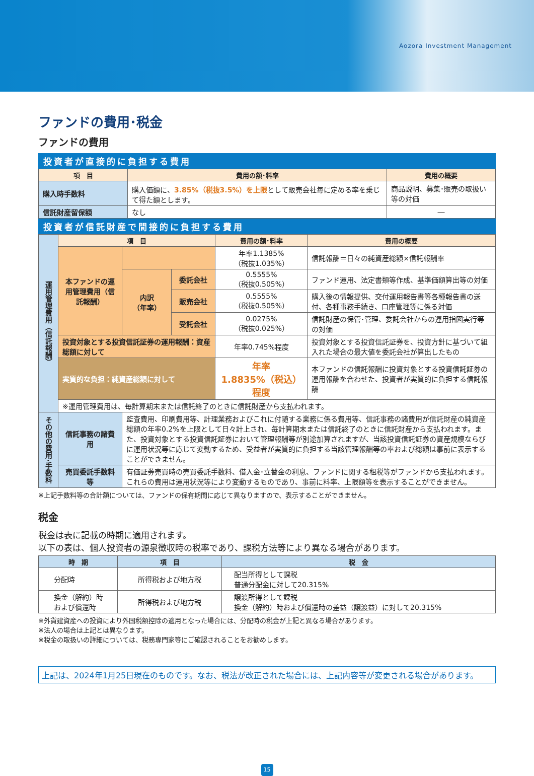Aozora Investment Management
ファンドの費用･税金
ファンドの費用
投資者が直接的に負担する費用
| 項 目 | 費用の額･料率 | 費用の概要 |
| --- | --- | --- |
| 購入時手数料 | 購入価額に、 3.85%（税抜3.5%）を上限 として販売会社毎に定める率を乗じて得た額とします。 | 商品説明、募集･販売の取扱い等の対価 |
| 信託財産留保額 | なし | ― |
投資者が信託財産で間接的に負担する費用
| 運用管理費用（信託報酬） | 項 目 | | | 費用の額･料率 | 費用の概要 |
| | 本ファンドの運用管理費用（信託報酬） | | | 年率1.1385% （税抜1.035%） | 信託報酬＝日々の純資産総額×信託報酬率 |
| | | 内訳 （年率） | 委託会社 | 0.5555% （税抜0.505%） | ファンド運用、法定書類等作成、基準価額算出等の対価 |
| | | | 販売会社 | 0.5555% （税抜0.505%） | 購入後の情報提供、交付運用報告書等各種報告書の送付、各種事務手続き、口座管理等に係る対価 |
| | | | 受託会社 | 0.0275% （税抜0.025%） | 信託財産の保管･管理、委託会社からの運用指図実行等の対価 |
| | 投資対象とする投資信託証券の運用報酬：資産総額に対して | | | 年率0.745%程度 | 投資対象とする投資信託証券を、投資方針に基づいて組入れた場合の最大値を委託会社が算出したもの |
| | 実質的な負担：純資産総額に対して | | | 年率 1.8835%（税込）程度 | 本ファンドの信託報酬に投資対象とする投資信託証券の運用報酬を合わせた、投資者が実質的に負担する信託報酬 |
| | ※運用管理費用は、毎計算期末または信託終了のときに信託財産から支払われます。 | | | | |
| その他の費用･手数料 | 信託事務の諸費用 | 監査費用、印刷費用等、計理業務およびこれに付随する業務に係る費用等、信託事務の諸費用が信託財産の純資産総額の年率0.2%を上限として日々計上され、毎計算期末または信託終了のときに信託財産から支払われます。また、投資対象とする投資信託証券において管理報酬等が別途加算されますが、当該投資信託証券の資産規模ならびに運用状況等に応じて変動するため、受益者が実質的に負担する当該管理報酬等の率および総額は事前に表示することができません。 | | | |
| | 売買委託手数料等 | 有価証券売買時の売買委託手数料、借入金･立替金の利息、ファンドに関する租税等がファンドから支払われます。これらの費用は運用状況等により変動するものであり、事前に料率、上限額等を表示することができません。 | | | |
※上記手数料等の合計額については、ファンドの保有期間に応じて異なりますので、表示することができません。
税金
税金は表に記載の時期に適用されます。
以下の表は、個人投資者の源泉徴収時の税率であり、課税方法等により異なる場合があります。
| 時 期 | 項 目 | 税 金 |
| --- | --- | --- |
| 分配時 | 所得税および地方税 | 配当所得として課税 普通分配金に対して20.315% |
| 換金（解約）時 および償還時 | 所得税および地方税 | 譲渡所得として課税 換金（解約）時および償還時の差益（譲渡益）に対して20.315% |
※外貨建資産への投資により外国税額控除の適用となった場合には、分配時の税金が上記と異なる場合があります。
※法人の場合は上記とは異なります。
※税金の取扱いの詳細については、税務専門家等にご確認されることをお勧めします。
上記は、2024年1月25日現在のものです。なお、税法が改正された場合には、上記内容等が変更される場合があります。
15